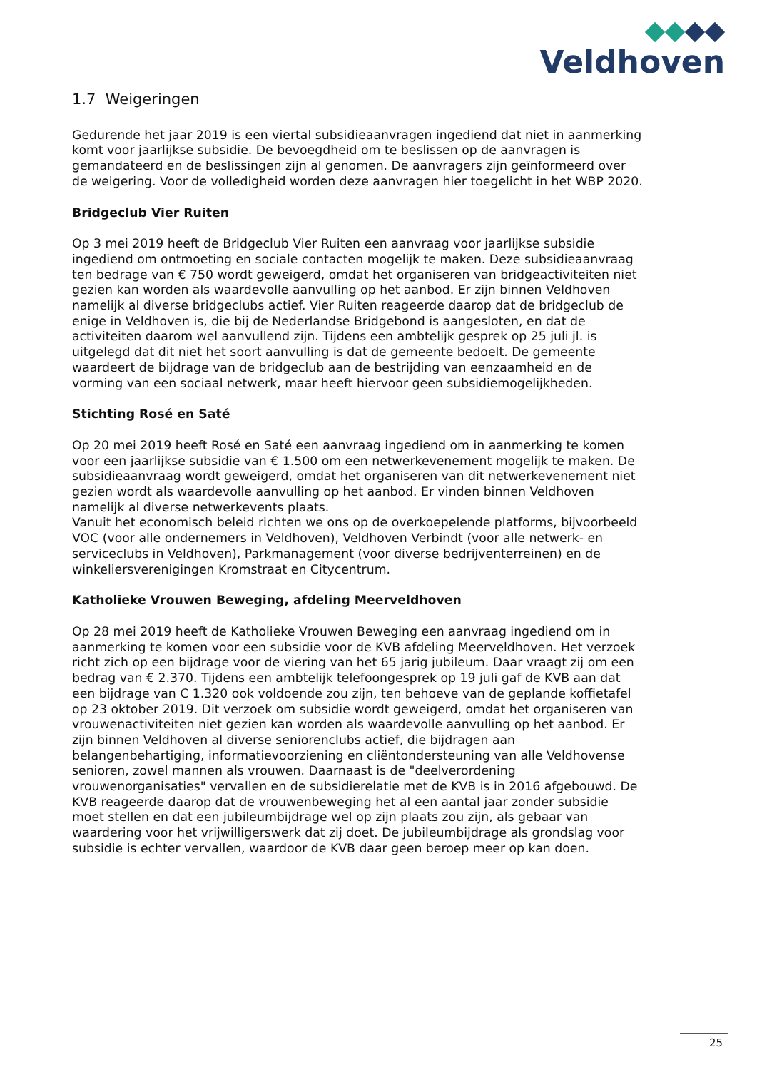Veldhoven
1.7 Weigeringen
Gedurende het jaar 2019 is een viertal subsidieaanvragen ingediend dat niet in aanmerking komt voor jaarlijkse subsidie. De bevoegdheid om te beslissen op de aanvragen is gemandateerd en de beslissingen zijn al genomen. De aanvragers zijn geïnformeerd over de weigering. Voor de volledigheid worden deze aanvragen hier toegelicht in het WBP 2020.
Bridgeclub Vier Ruiten
Op 3 mei 2019 heeft de Bridgeclub Vier Ruiten een aanvraag voor jaarlijkse subsidie ingediend om ontmoeting en sociale contacten mogelijk te maken. Deze subsidieaanvraag ten bedrage van € 750 wordt geweigerd, omdat het organiseren van bridgeactiviteiten niet gezien kan worden als waardevolle aanvulling op het aanbod. Er zijn binnen Veldhoven namelijk al diverse bridgeclubs actief. Vier Ruiten reageerde daarop dat de bridgeclub de enige in Veldhoven is, die bij de Nederlandse Bridgebond is aangesloten, en dat de activiteiten daarom wel aanvullend zijn. Tijdens een ambtelijk gesprek op 25 juli jl. is uitgelegd dat dit niet het soort aanvulling is dat de gemeente bedoelt. De gemeente waardeert de bijdrage van de bridgeclub aan de bestrijding van eenzaamheid en de vorming van een sociaal netwerk, maar heeft hiervoor geen subsidiemogelijkheden.
Stichting Rosé en Saté
Op 20 mei 2019 heeft Rosé en Saté een aanvraag ingediend om in aanmerking te komen voor een jaarlijkse subsidie van € 1.500 om een netwerkevenement mogelijk te maken. De subsidieaanvraag wordt geweigerd, omdat het organiseren van dit netwerkevenement niet gezien wordt als waardevolle aanvulling op het aanbod. Er vinden binnen Veldhoven namelijk al diverse netwerkevents plaats.
Vanuit het economisch beleid richten we ons op de overkoepelende platforms, bijvoorbeeld VOC (voor alle ondernemers in Veldhoven), Veldhoven Verbindt (voor alle netwerk- en serviceclubs in Veldhoven), Parkmanagement (voor diverse bedrijventerreinen) en de winkeliersverenigingen Kromstraat en Citycentrum.
Katholieke Vrouwen Beweging, afdeling Meerveldhoven
Op 28 mei 2019 heeft de Katholieke Vrouwen Beweging een aanvraag ingediend om in aanmerking te komen voor een subsidie voor de KVB afdeling Meerveldhoven. Het verzoek richt zich op een bijdrage voor de viering van het 65 jarig jubileum. Daar vraagt zij om een bedrag van € 2.370. Tijdens een ambtelijk telefoongesprek op 19 juli gaf de KVB aan dat een bijdrage van C 1.320 ook voldoende zou zijn, ten behoeve van de geplande koffietafel op 23 oktober 2019. Dit verzoek om subsidie wordt geweigerd, omdat het organiseren van vrouwenactiviteiten niet gezien kan worden als waardevolle aanvulling op het aanbod. Er zijn binnen Veldhoven al diverse seniorenclubs actief, die bijdragen aan belangenbehartiging, informatievoorziening en cliëntondersteuning van alle Veldhovense senioren, zowel mannen als vrouwen. Daarnaast is de "deelverordening vrouwenorganisaties" vervallen en de subsidierelatie met de KVB is in 2016 afgebouwd. De KVB reageerde daarop dat de vrouwenbeweging het al een aantal jaar zonder subsidie moet stellen en dat een jubileumbijdrage wel op zijn plaats zou zijn, als gebaar van waardering voor het vrijwilligerswerk dat zij doet. De jubileumbijdrage als grondslag voor subsidie is echter vervallen, waardoor de KVB daar geen beroep meer op kan doen.
25